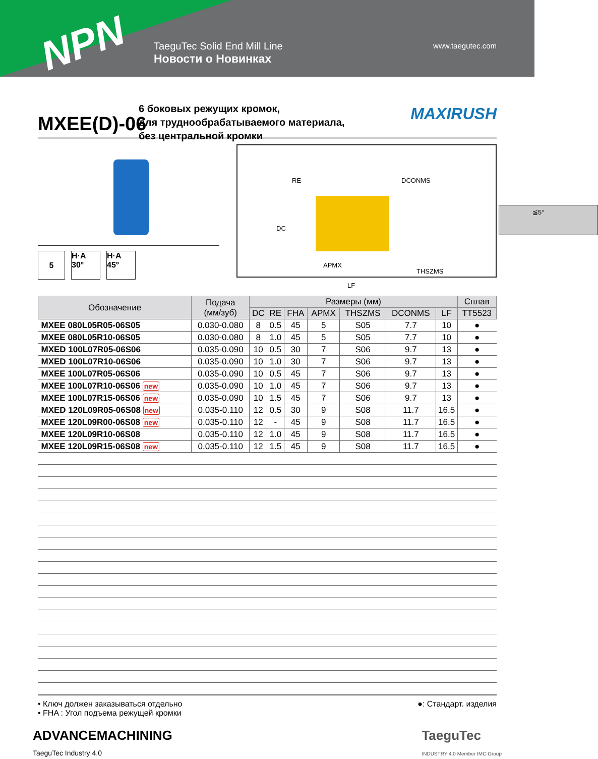NPN
TaeguTec Solid End Mill Line
Новости о Новинках
www.taegutec.com
MXEE(D)-06
6 боковых режущих кромок,
для труднообрабатываемого материала,
без центральной кромки
MAXIRUSH
5
H·A
30°
H·A
45°
RE DCONMS
DC
APMX
THSZMS
LF
≦5°
| Обозначение | Подача (мм/зуб) | Размеры (мм) | | | | | | | Сплав |
| --- | --- | --- | --- | --- | --- | --- | --- | --- | --- |
| | | DC | RE | FHA | APMX | THSZMS | DCONMS | LF | TT5523 |
| MXEE 080L05R05-06S05 | 0.030-0.080 | 8 | 0.5 | 45 | 5 | S05 | 7.7 | 10 | ● |
| MXEE 080L05R10-06S05 | 0.030-0.080 | 8 | 1.0 | 45 | 5 | S05 | 7.7 | 10 | ● |
| MXED 100L07R05-06S06 | 0.035-0.090 | 10 | 0.5 | 30 | 7 | S06 | 9.7 | 13 | ● |
| MXED 100L07R10-06S06 | 0.035-0.090 | 10 | 1.0 | 30 | 7 | S06 | 9.7 | 13 | ● |
| MXEE 100L07R05-06S06 | 0.035-0.090 | 10 | 0.5 | 45 | 7 | S06 | 9.7 | 13 | ● |
| MXEE 100L07R10-06S06 new | 0.035-0.090 | 10 | 1.0 | 45 | 7 | S06 | 9.7 | 13 | ● |
| MXEE 100L07R15-06S06 new | 0.035-0.090 | 10 | 1.5 | 45 | 7 | S06 | 9.7 | 13 | ● |
| MXED 120L09R05-06S08 new | 0.035-0.110 | 12 | 0.5 | 30 | 9 | S08 | 11.7 | 16.5 | ● |
| MXEE 120L09R00-06S08 new | 0.035-0.110 | 12 | - | 45 | 9 | S08 | 11.7 | 16.5 | ● |
| MXEE 120L09R10-06S08 | 0.035-0.110 | 12 | 1.0 | 45 | 9 | S08 | 11.7 | 16.5 | ● |
| MXEE 120L09R15-06S08 new | 0.035-0.110 | 12 | 1.5 | 45 | 9 | S08 | 11.7 | 16.5 | ● |
• Ключ должен заказываться отдельно
• FHA : Угол подъема режущей кромки
●: Стандарт. изделия
ADVANCEMACHINING
TaeguTec Industry 4.0
TaeguTec
INDUSTRY 4.0 Member IMC Group